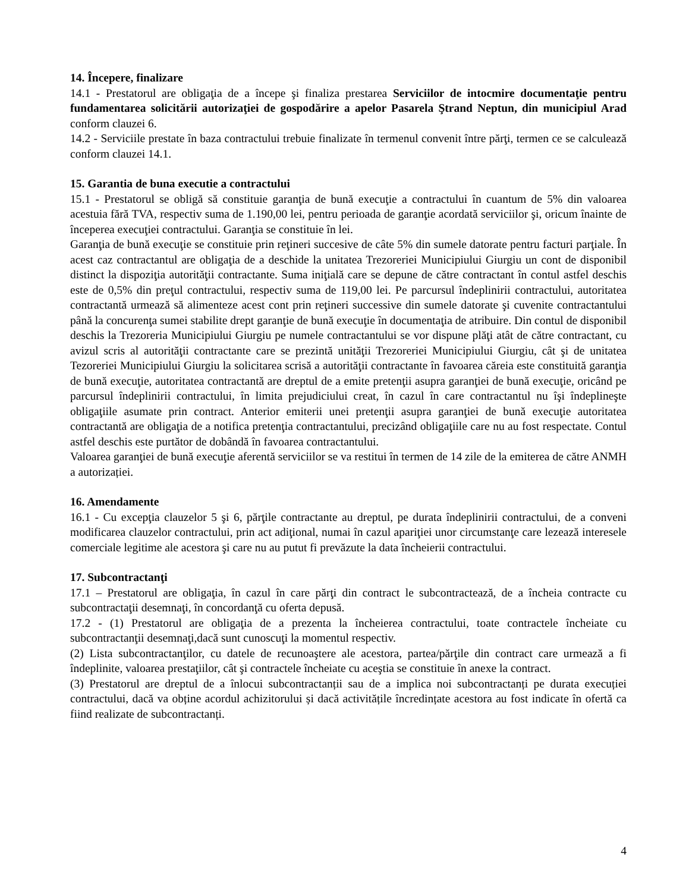14. Începere, finalizare
14.1 - Prestatorul are obligaţia de a începe şi finaliza prestarea Serviciilor de intocmire documentaţie pentru fundamentarea solicitării autorizaţiei de gospodărire a apelor Pasarela Ştrand Neptun, din municipiul Arad conform clauzei 6.
14.2 - Serviciile prestate în baza contractului trebuie finalizate în termenul convenit între părţi, termen ce se calculează conform clauzei 14.1.
15. Garantia de buna executie a contractului
15.1 - Prestatorul se obligă să constituie garanţia de bună execuţie a contractului în cuantum de 5% din valoarea acestuia fără TVA, respectiv suma de 1.190,00 lei, pentru perioada de garanţie acordată serviciilor şi, oricum înainte de începerea execuţiei contractului. Garanţia se constituie în lei.
Garanţia de bună execuţie se constituie prin reţineri succesive de câte 5% din sumele datorate pentru facturi parţiale. În acest caz contractantul are obligaţia de a deschide la unitatea Trezoreriei Municipiului Giurgiu un cont de disponibil distinct la dispoziţia autorităţii contractante. Suma iniţială care se depune de către contractant în contul astfel deschis este de 0,5% din preţul contractului, respectiv suma de 119,00 lei. Pe parcursul îndeplinirii contractului, autoritatea contractantă urmează să alimenteze acest cont prin reţineri successive din sumele datorate şi cuvenite contractantului până la concurenţa sumei stabilite drept garanţie de bună execuţie în documentaţia de atribuire. Din contul de disponibil deschis la Trezoreria Municipiului Giurgiu pe numele contractantului se vor dispune plăţi atât de către contractant, cu avizul scris al autorităţii contractante care se prezintă unităţii Trezoreriei Municipiului Giurgiu, cât şi de unitatea Tezoreriei Municipiului Giurgiu la solicitarea scrisă a autorităţii contractante în favoarea căreia este constituită garanţia de bună execuţie, autoritatea contractantă are dreptul de a emite pretenţii asupra garanţiei de bună execuţie, oricând pe parcursul îndeplinirii contractului, în limita prejudiciului creat, în cazul în care contractantul nu îşi îndeplineşte obligaţiile asumate prin contract. Anterior emiterii unei pretenţii asupra garanţiei de bună execuţie autoritatea contractantă are obligaţia de a notifica pretenţia contractantului, precizând obligaţiile care nu au fost respectate. Contul astfel deschis este purtător de dobândă în favoarea contractantului.
Valoarea garanţiei de bună execuţie aferentă serviciilor se va restitui în termen de 14 zile de la emiterea de către ANMH a autorizației.
16. Amendamente
16.1 - Cu excepţia clauzelor 5 şi 6, părţile contractante au dreptul, pe durata îndeplinirii contractului, de a conveni modificarea clauzelor contractului, prin act adiţional, numai în cazul apariţiei unor circumstanţe care lezează interesele comerciale legitime ale acestora şi care nu au putut fi prevăzute la data încheierii contractului.
17. Subcontractanţi
17.1 – Prestatorul are obligaţia, în cazul în care părţi din contract le subcontractează, de a încheia contracte cu subcontractaţii desemnaţi, în concordanţă cu oferta depusă.
17.2 - (1) Prestatorul are obligaţia de a prezenta la încheierea contractului, toate contractele încheiate cu subcontractanţii desemnaţi,dacă sunt cunoscuţi la momentul respectiv.
(2) Lista subcontractanţilor, cu datele de recunoaştere ale acestora, partea/părţile din contract care urmează a fi îndeplinite, valoarea prestaţiilor, cât şi contractele încheiate cu aceştia se constituie în anexe la contract.
(3) Prestatorul are dreptul de a înlocui subcontractanții sau de a implica noi subcontractanți pe durata execuției contractului, dacă va obține acordul achizitorului și dacă activitățile încredințate acestora au fost indicate în ofertă ca fiind realizate de subcontractanți.
4